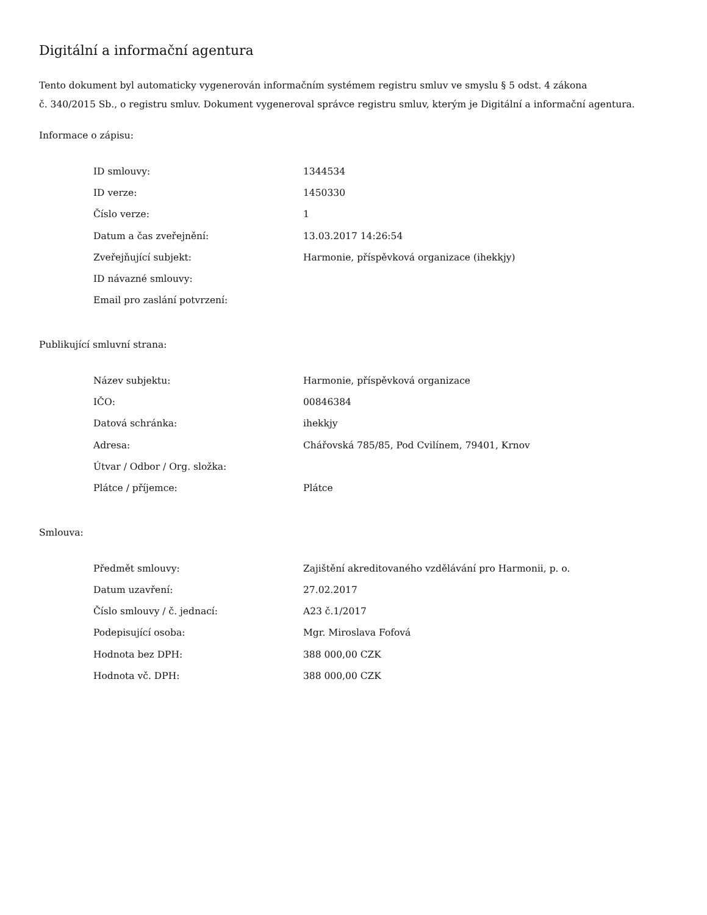Digitální a informační agentura
Tento dokument byl automaticky vygenerován informačním systémem registru smluv ve smyslu § 5 odst. 4 zákona
č. 340/2015 Sb., o registru smluv. Dokument vygeneroval správce registru smluv, kterým je Digitální a informační agentura.
Informace o zápisu:
| ID smlouvy: | 1344534 |
| ID verze: | 1450330 |
| Číslo verze: | 1 |
| Datum a čas zveřejnění: | 13.03.2017 14:26:54 |
| Zveřejňující subjekt: | Harmonie, příspěvková organizace (ihekkjy) |
| ID návazné smlouvy: | |
| Email pro zaslání potvrzení: | |
Publikující smluvní strana:
| Název subjektu: | Harmonie, příspěvková organizace |
| IČO: | 00846384 |
| Datová schránka: | ihekkjy |
| Adresa: | Chářovská 785/85, Pod Cvilínem, 79401, Krnov |
| Útvar / Odbor / Org. složka: | |
| Plátce / příjemce: | Plátce |
Smlouva:
| Předmět smlouvy: | Zajištění akreditovaného vzdělávání pro Harmonii, p. o. |
| Datum uzavření: | 27.02.2017 |
| Číslo smlouvy / č. jednací: | A23 č.1/2017 |
| Podepisující osoba: | Mgr. Miroslava Fofová |
| Hodnota bez DPH: | 388 000,00 CZK |
| Hodnota vč. DPH: | 388 000,00 CZK |